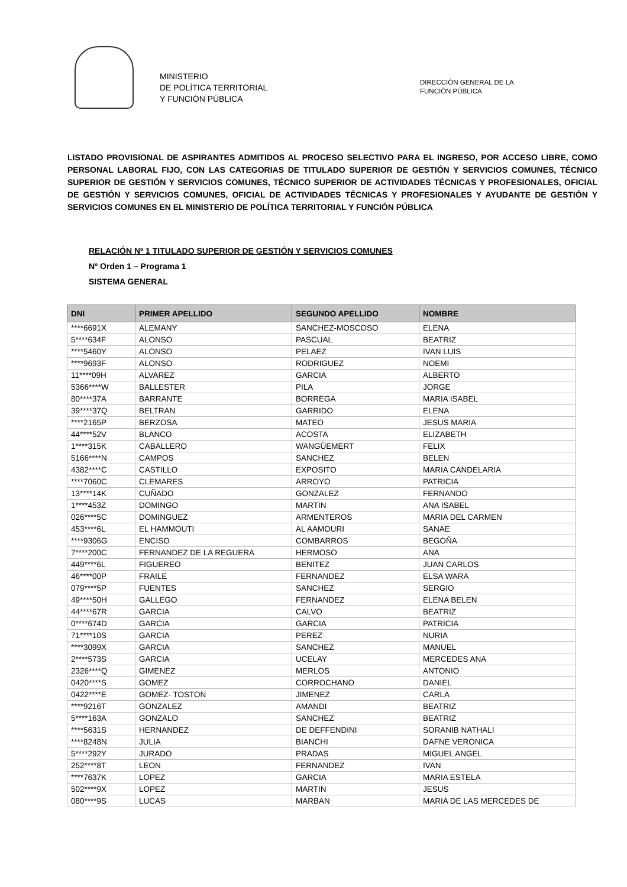MINISTERIO
DE POLÍTICA TERRITORIAL
Y FUNCIÓN PÚBLICA
DIRECCIÓN GENERAL DE LA
FUNCIÓN PÚBLICA
LISTADO PROVISIONAL DE ASPIRANTES ADMITIDOS AL PROCESO SELECTIVO PARA EL INGRESO, POR ACCESO LIBRE, COMO PERSONAL LABORAL FIJO, CON LAS CATEGORIAS DE TITULADO SUPERIOR DE GESTIÓN Y SERVICIOS COMUNES, TÉCNICO SUPERIOR DE GESTIÓN Y SERVICIOS COMUNES, TÉCNICO SUPERIOR DE ACTIVIDADES TÉCNICAS Y PROFESIONALES, OFICIAL DE GESTIÓN Y SERVICIOS COMUNES, OFICIAL DE ACTIVIDADES TÉCNICAS Y PROFESIONALES Y AYUDANTE DE GESTIÓN Y SERVICIOS COMUNES EN EL MINISTERIO DE POLÍTICA TERRITORIAL Y FUNCIÓN PÚBLICA
RELACIÓN Nº 1 TITULADO SUPERIOR DE GESTIÓN Y SERVICIOS COMUNES
Nº Orden 1 – Programa 1
SISTEMA GENERAL
| DNI | PRIMER APELLIDO | SEGUNDO APELLIDO | NOMBRE |
| --- | --- | --- | --- |
| ****6691X | ALEMANY | SANCHEZ-MOSCOSO | ELENA |
| 5****634F | ALONSO | PASCUAL | BEATRIZ |
| ****5460Y | ALONSO | PELAEZ | IVAN LUIS |
| ****9693F | ALONSO | RODRIGUEZ | NOEMI |
| 11****09H | ALVAREZ | GARCIA | ALBERTO |
| 5366****W | BALLESTER | PILA | JORGE |
| 80****37A | BARRANTE | BORREGA | MARIA ISABEL |
| 39****37Q | BELTRAN | GARRIDO | ELENA |
| ****2165P | BERZOSA | MATEO | JESUS MARIA |
| 44****52V | BLANCO | ACOSTA | ELIZABETH |
| 1****315K | CABALLERO | WANGÜEMERT | FELIX |
| 5166****N | CAMPOS | SANCHEZ | BELEN |
| 4382****C | CASTILLO | EXPOSITO | MARIA CANDELARIA |
| ****7060C | CLEMARES | ARROYO | PATRICIA |
| 13****14K | CUÑADO | GONZALEZ | FERNANDO |
| 1****453Z | DOMINGO | MARTIN | ANA ISABEL |
| 026****5C | DOMINGUEZ | ARMENTEROS | MARIA DEL CARMEN |
| 453****6L | EL HAMMOUTI | AL AAMOURI | SANAE |
| ****9306G | ENCISO | COMBARROS | BEGOÑA |
| 7****200C | FERNANDEZ DE LA REGUERA | HERMOSO | ANA |
| 449****6L | FIGUEREO | BENITEZ | JUAN CARLOS |
| 46****00P | FRAILE | FERNANDEZ | ELSA WARA |
| 079****5P | FUENTES | SANCHEZ | SERGIO |
| 49****50H | GALLEGO | FERNANDEZ | ELENA BELEN |
| 44****67R | GARCIA | CALVO | BEATRIZ |
| 0****674D | GARCIA | GARCIA | PATRICIA |
| 71****10S | GARCIA | PEREZ | NURIA |
| ****3099X | GARCIA | SANCHEZ | MANUEL |
| 2****573S | GARCIA | UCELAY | MERCEDES ANA |
| 2326****Q | GIMENEZ | MERLOS | ANTONIO |
| 0420****S | GOMEZ | CORROCHANO | DANIEL |
| 0422****E | GOMEZ- TOSTON | JIMENEZ | CARLA |
| ****9216T | GONZALEZ | AMANDI | BEATRIZ |
| 5****163A | GONZALO | SANCHEZ | BEATRIZ |
| ****5631S | HERNANDEZ | DE DEFFENDINI | SORANIB NATHALI |
| ****8248N | JULIA | BIANCHI | DAFNE VERONICA |
| 5****292Y | JURADO | PRADAS | MIGUEL ANGEL |
| 252****8T | LEON | FERNANDEZ | IVAN |
| ****7637K | LOPEZ | GARCIA | MARIA ESTELA |
| 502****9X | LOPEZ | MARTIN | JESUS |
| 080****9S | LUCAS | MARBAN | MARIA DE LAS MERCEDES DE |